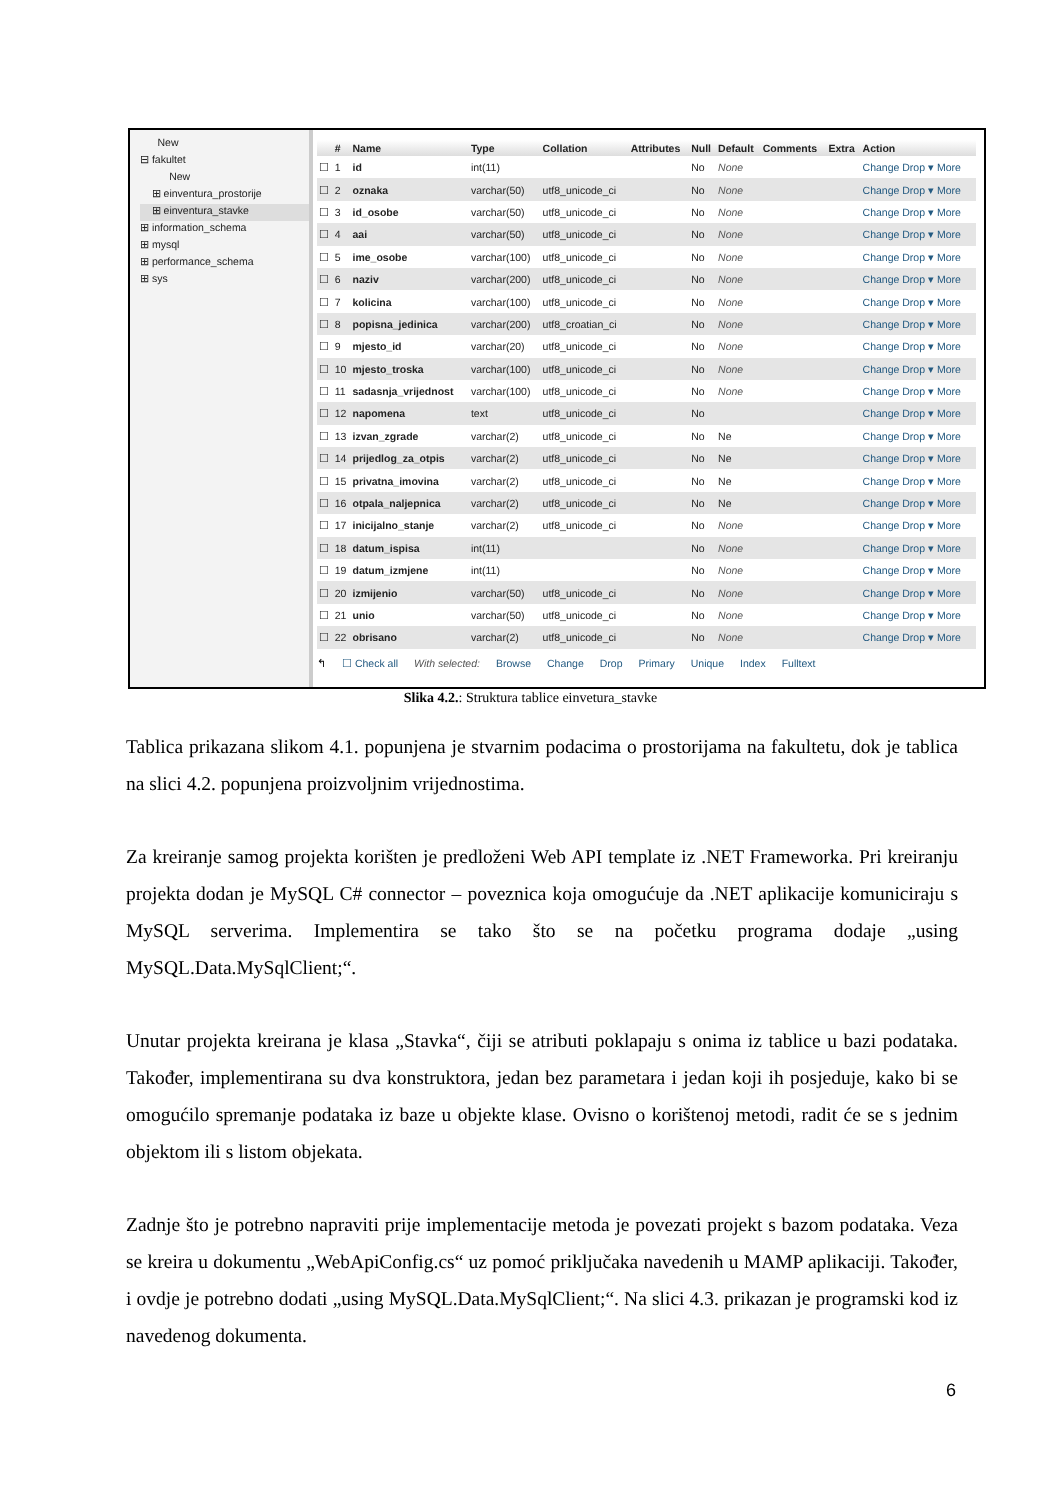New
⊟ fakultet
New
⊞ einventura_prostorije
⊞ einventura_stavke
⊞ information_schema
⊞ mysql
⊞ performance_schema
⊞ sys
| | # | Name | Type | Collation | Attributes | Null | Default | Comments | Extra | Action |
| --- | --- | --- | --- | --- | --- | --- | --- | --- | --- | --- |
| ☐ | 1 | id | int(11) | | | No | None | | | Change Drop ▾ More |
| ☐ | 2 | oznaka | varchar(50) | utf8_unicode_ci | | No | None | | | Change Drop ▾ More |
| ☐ | 3 | id_osobe | varchar(50) | utf8_unicode_ci | | No | None | | | Change Drop ▾ More |
| ☐ | 4 | aai | varchar(50) | utf8_unicode_ci | | No | None | | | Change Drop ▾ More |
| ☐ | 5 | ime_osobe | varchar(100) | utf8_unicode_ci | | No | None | | | Change Drop ▾ More |
| ☐ | 6 | naziv | varchar(200) | utf8_unicode_ci | | No | None | | | Change Drop ▾ More |
| ☐ | 7 | kolicina | varchar(100) | utf8_unicode_ci | | No | None | | | Change Drop ▾ More |
| ☐ | 8 | popisna_jedinica | varchar(200) | utf8_croatian_ci | | No | None | | | Change Drop ▾ More |
| ☐ | 9 | mjesto_id | varchar(20) | utf8_unicode_ci | | No | None | | | Change Drop ▾ More |
| ☐ | 10 | mjesto_troska | varchar(100) | utf8_unicode_ci | | No | None | | | Change Drop ▾ More |
| ☐ | 11 | sadasnja_vrijednost | varchar(100) | utf8_unicode_ci | | No | None | | | Change Drop ▾ More |
| ☐ | 12 | napomena | text | utf8_unicode_ci | | No | | | | Change Drop ▾ More |
| ☐ | 13 | izvan_zgrade | varchar(2) | utf8_unicode_ci | | No | Ne | | | Change Drop ▾ More |
| ☐ | 14 | prijedlog_za_otpis | varchar(2) | utf8_unicode_ci | | No | Ne | | | Change Drop ▾ More |
| ☐ | 15 | privatna_imovina | varchar(2) | utf8_unicode_ci | | No | Ne | | | Change Drop ▾ More |
| ☐ | 16 | otpala_naljepnica | varchar(2) | utf8_unicode_ci | | No | Ne | | | Change Drop ▾ More |
| ☐ | 17 | inicijalno_stanje | varchar(2) | utf8_unicode_ci | | No | None | | | Change Drop ▾ More |
| ☐ | 18 | datum_ispisa | int(11) | | | No | None | | | Change Drop ▾ More |
| ☐ | 19 | datum_izmjene | int(11) | | | No | None | | | Change Drop ▾ More |
| ☐ | 20 | izmijenio | varchar(50) | utf8_unicode_ci | | No | None | | | Change Drop ▾ More |
| ☐ | 21 | unio | varchar(50) | utf8_unicode_ci | | No | None | | | Change Drop ▾ More |
| ☐ | 22 | obrisano | varchar(2) | utf8_unicode_ci | | No | None | | | Change Drop ▾ More |
↰ ☐ Check all With selected: Browse Change Drop Primary Unique Index Fulltext
Slika 4.2.: Struktura tablice einvetura_stavke
Tablica prikazana slikom 4.1. popunjena je stvarnim podacima o prostorijama na fakultetu, dok je tablica na slici 4.2. popunjena proizvoljnim vrijednostima.
Za kreiranje samog projekta korišten je predloženi Web API template iz .NET Frameworka. Pri kreiranju projekta dodan je MySQL C# connector – poveznica koja omogućuje da .NET aplikacije komuniciraju s MySQL serverima. Implementira se tako što se na početku programa dodaje „using MySQL.Data.MySqlClient;“.
Unutar projekta kreirana je klasa „Stavka“, čiji se atributi poklapaju s onima iz tablice u bazi podataka. Također, implementirana su dva konstruktora, jedan bez parametara i jedan koji ih posjeduje, kako bi se omogućilo spremanje podataka iz baze u objekte klase. Ovisno o korištenoj metodi, radit će se s jednim objektom ili s listom objekata.
Zadnje što je potrebno napraviti prije implementacije metoda je povezati projekt s bazom podataka. Veza se kreira u dokumentu „WebApiConfig.cs“ uz pomoć priključaka navedenih u MAMP aplikaciji. Također, i ovdje je potrebno dodati „using MySQL.Data.MySqlClient;“. Na slici 4.3. prikazan je programski kod iz navedenog dokumenta.
6